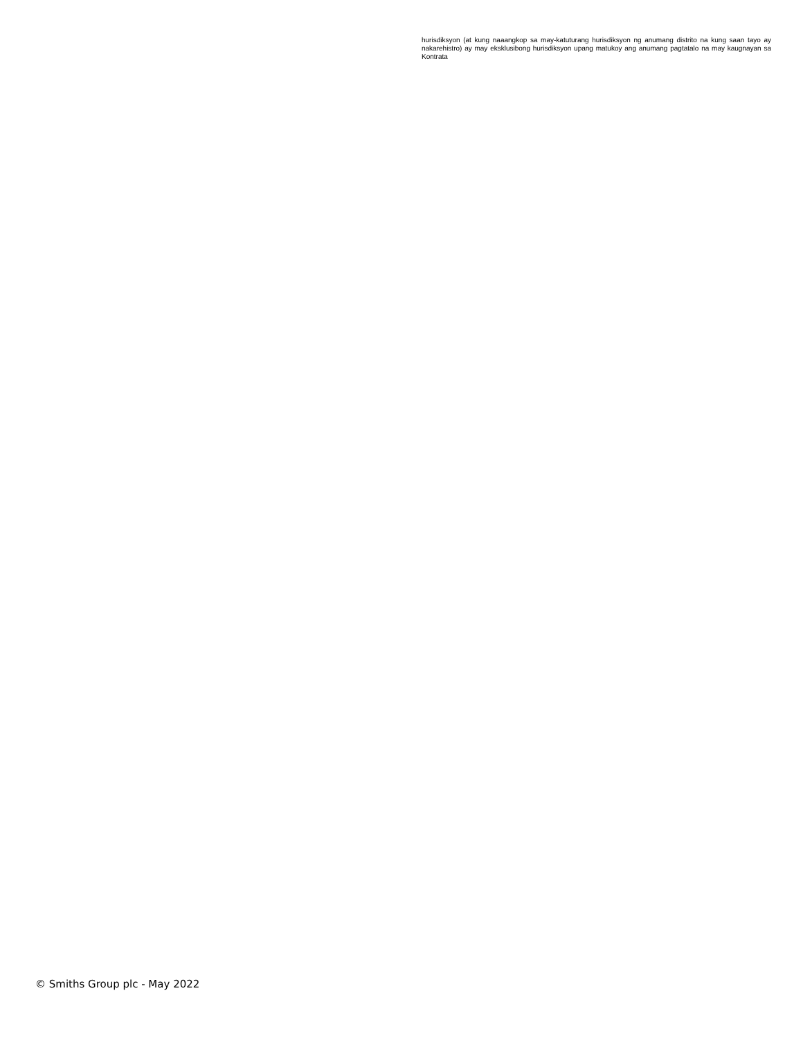hurisdiksyon (at kung naaangkop sa may-katuturang hurisdiksyon ng anumang distrito na kung saan tayo ay nakarehistro) ay may eksklusibong hurisdiksyon upang matukoy ang anumang pagtatalo na may kaugnayan sa Kontrata
© Smiths Group plc - May 2022